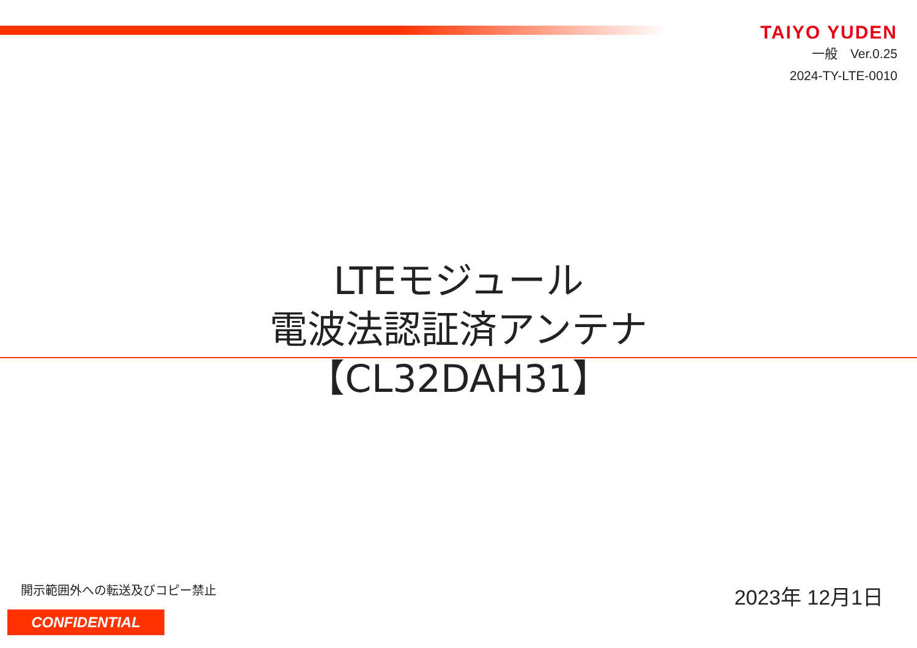TAIYO YUDEN
一般　Ver.0.25
2024-TY-LTE-0010
LTEモジュール
電波法認証済アンテナ
【CL32DAH31】
開示範囲外への転送及びコピー禁止
CONFIDENTIAL
2023年 12月1日